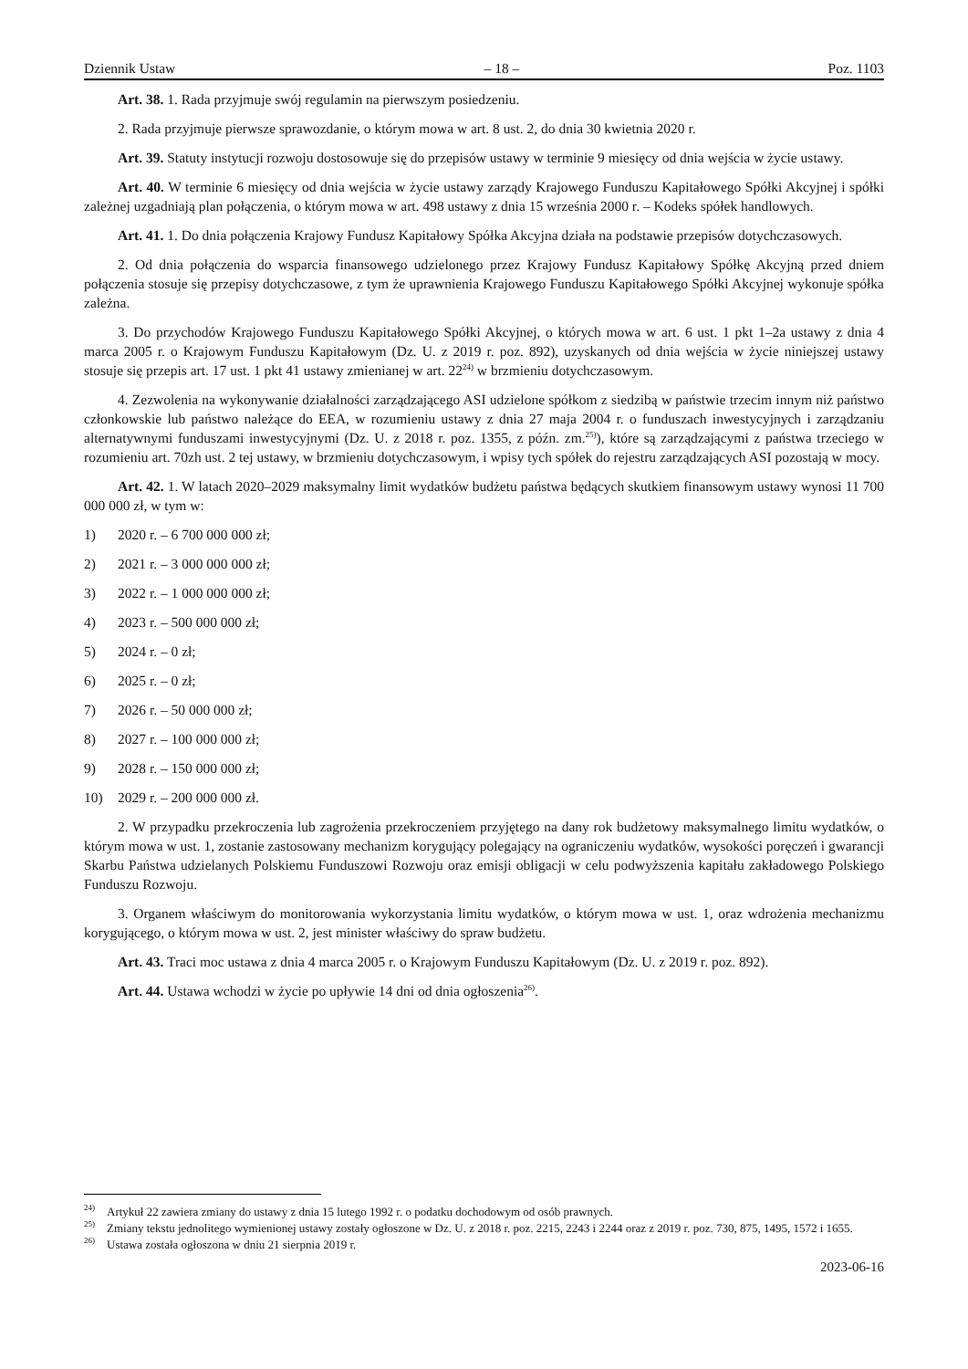Dziennik Ustaw – 18 – Poz. 1103
Art. 38. 1. Rada przyjmuje swój regulamin na pierwszym posiedzeniu.
2. Rada przyjmuje pierwsze sprawozdanie, o którym mowa w art. 8 ust. 2, do dnia 30 kwietnia 2020 r.
Art. 39. Statuty instytucji rozwoju dostosowuje się do przepisów ustawy w terminie 9 miesięcy od dnia wejścia w życie ustawy.
Art. 40. W terminie 6 miesięcy od dnia wejścia w życie ustawy zarządy Krajowego Funduszu Kapitałowego Spółki Akcyjnej i spółki zależnej uzgadniają plan połączenia, o którym mowa w art. 498 ustawy z dnia 15 września 2000 r. – Kodeks spółek handlowych.
Art. 41. 1. Do dnia połączenia Krajowy Fundusz Kapitałowy Spółka Akcyjna działa na podstawie przepisów dotychczasowych.
2. Od dnia połączenia do wsparcia finansowego udzielonego przez Krajowy Fundusz Kapitałowy Spółkę Akcyjną przed dniem połączenia stosuje się przepisy dotychczasowe, z tym że uprawnienia Krajowego Funduszu Kapitałowego Spółki Akcyjnej wykonuje spółka zależna.
3. Do przychodów Krajowego Funduszu Kapitałowego Spółki Akcyjnej, o których mowa w art. 6 ust. 1 pkt 1–2a ustawy z dnia 4 marca 2005 r. o Krajowym Funduszu Kapitałowym (Dz. U. z 2019 r. poz. 892), uzyskanych od dnia wejścia w życie niniejszej ustawy stosuje się przepis art. 17 ust. 1 pkt 41 ustawy zmienianej w art. 22<sup>24)</sup> w brzmieniu dotychczasowym.
4. Zezwolenia na wykonywanie działalności zarządzającego ASI udzielone spółkom z siedzibą w państwie trzecim innym niż państwo członkowskie lub państwo należące do EEA, w rozumieniu ustawy z dnia 27 maja 2004 r. o funduszach inwestycyjnych i zarządzaniu alternatywnymi funduszami inwestycyjnymi (Dz. U. z 2018 r. poz. 1355, z późn. zm.<sup>25)</sup>), które są zarządzającymi z państwa trzeciego w rozumieniu art. 70zh ust. 2 tej ustawy, w brzmieniu dotychczasowym, i wpisy tych spółek do rejestru zarządzających ASI pozostają w mocy.
Art. 42. 1. W latach 2020–2029 maksymalny limit wydatków budżetu państwa będących skutkiem finansowym ustawy wynosi 11 700 000 000 zł, w tym w:
1) 2020 r. – 6 700 000 000 zł;
2) 2021 r. – 3 000 000 000 zł;
3) 2022 r. – 1 000 000 000 zł;
4) 2023 r. – 500 000 000 zł;
5) 2024 r. – 0 zł;
6) 2025 r. – 0 zł;
7) 2026 r. – 50 000 000 zł;
8) 2027 r. – 100 000 000 zł;
9) 2028 r. – 150 000 000 zł;
10) 2029 r. – 200 000 000 zł.
2. W przypadku przekroczenia lub zagrożenia przekroczeniem przyjętego na dany rok budżetowy maksymalnego limitu wydatków, o którym mowa w ust. 1, zostanie zastosowany mechanizm korygujący polegający na ograniczeniu wydatków, wysokości poręczeń i gwarancji Skarbu Państwa udzielanych Polskiemu Funduszowi Rozwoju oraz emisji obligacji w celu podwyższenia kapitału zakładowego Polskiego Funduszu Rozwoju.
3. Organem właściwym do monitorowania wykorzystania limitu wydatków, o którym mowa w ust. 1, oraz wdrożenia mechanizmu korygującego, o którym mowa w ust. 2, jest minister właściwy do spraw budżetu.
Art. 43. Traci moc ustawa z dnia 4 marca 2005 r. o Krajowym Funduszu Kapitałowym (Dz. U. z 2019 r. poz. 892).
Art. 44. Ustawa wchodzi w życie po upływie 14 dni od dnia ogłoszenia<sup>26)</sup>.
<sup>24)</sup> Artykuł 22 zawiera zmiany do ustawy z dnia 15 lutego 1992 r. o podatku dochodowym od osób prawnych.
<sup>25)</sup> Zmiany tekstu jednolitego wymienionej ustawy zostały ogłoszone w Dz. U. z 2018 r. poz. 2215, 2243 i 2244 oraz z 2019 r. poz. 730, 875, 1495, 1572 i 1655.
<sup>26)</sup> Ustawa została ogłoszona w dniu 21 sierpnia 2019 r.
2023-06-16